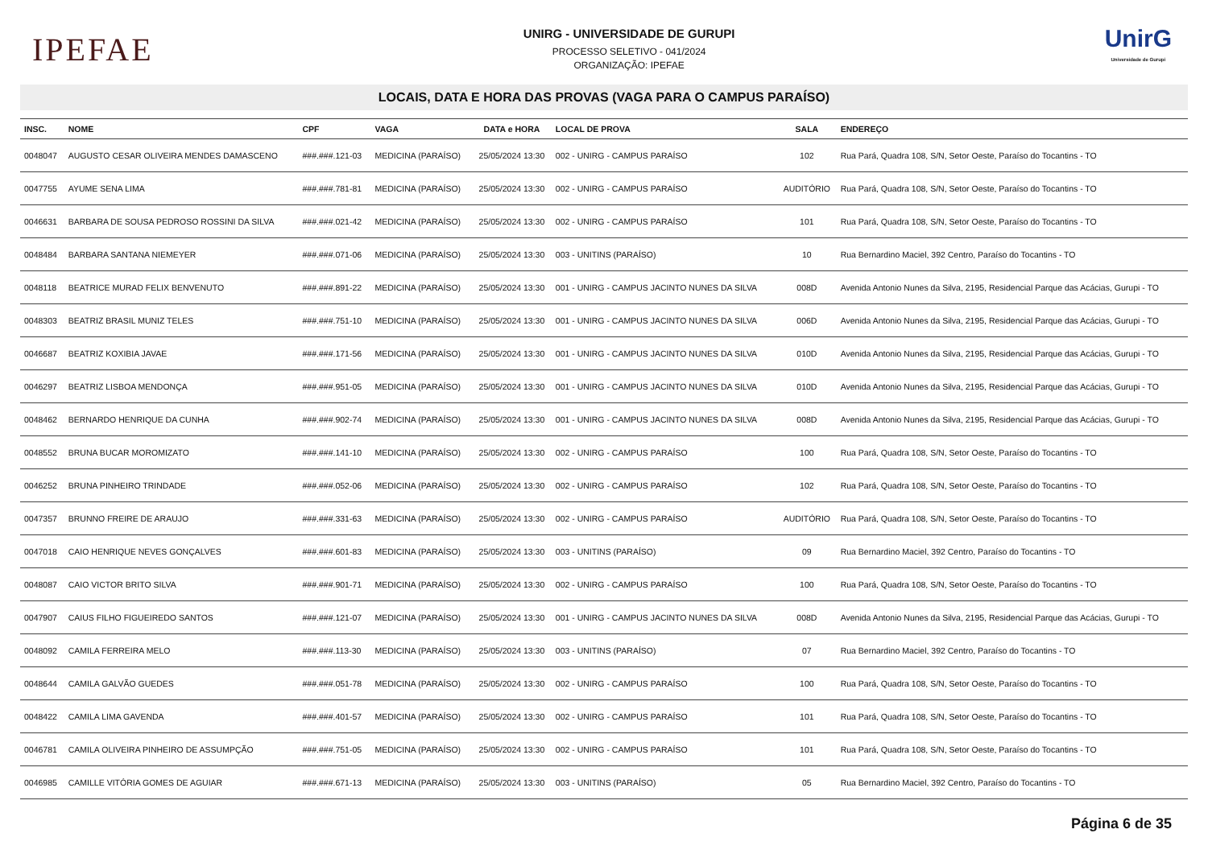IPEFAE
UNIRG - UNIVERSIDADE DE GURUPI
PROCESSO SELETIVO - 041/2024
ORGANIZAÇÃO: IPEFAE
UnirG
Universidade de Gurupi
LOCAIS, DATA E HORA DAS PROVAS (VAGA PARA O CAMPUS PARAÍSO)
| INSC. | NOME | CPF | VAGA | DATA e HORA | LOCAL DE PROVA | SALA | ENDEREÇO |
| --- | --- | --- | --- | --- | --- | --- | --- |
| 0048047 | AUGUSTO CESAR OLIVEIRA MENDES DAMASCENO | ###.###.121-03 | MEDICINA (PARAÍSO) | 25/05/2024 13:30 | 002 - UNIRG - CAMPUS PARAÍSO | 102 | Rua Pará, Quadra 108, S/N, Setor Oeste, Paraíso do Tocantins - TO |
| 0047755 | AYUME SENA LIMA | ###.###.781-81 | MEDICINA (PARAÍSO) | 25/05/2024 13:30 | 002 - UNIRG - CAMPUS PARAÍSO | AUDITÓRIO | Rua Pará, Quadra 108, S/N, Setor Oeste, Paraíso do Tocantins - TO |
| 0046631 | BARBARA DE SOUSA PEDROSO ROSSINI DA SILVA | ###.###.021-42 | MEDICINA (PARAÍSO) | 25/05/2024 13:30 | 002 - UNIRG - CAMPUS PARAÍSO | 101 | Rua Pará, Quadra 108, S/N, Setor Oeste, Paraíso do Tocantins - TO |
| 0048484 | BARBARA SANTANA NIEMEYER | ###.###.071-06 | MEDICINA (PARAÍSO) | 25/05/2024 13:30 | 003 - UNITINS (PARAÍSO) | 10 | Rua Bernardino Maciel, 392 Centro, Paraíso do Tocantins - TO |
| 0048118 | BEATRICE MURAD FELIX BENVENUTO | ###.###.891-22 | MEDICINA (PARAÍSO) | 25/05/2024 13:30 | 001 - UNIRG - CAMPUS JACINTO NUNES DA SILVA | 008D | Avenida Antonio Nunes da Silva, 2195, Residencial Parque das Acácias, Gurupi - TO |
| 0048303 | BEATRIZ BRASIL MUNIZ TELES | ###.###.751-10 | MEDICINA (PARAÍSO) | 25/05/2024 13:30 | 001 - UNIRG - CAMPUS JACINTO NUNES DA SILVA | 006D | Avenida Antonio Nunes da Silva, 2195, Residencial Parque das Acácias, Gurupi - TO |
| 0046687 | BEATRIZ KOXIBIA JAVAE | ###.###.171-56 | MEDICINA (PARAÍSO) | 25/05/2024 13:30 | 001 - UNIRG - CAMPUS JACINTO NUNES DA SILVA | 010D | Avenida Antonio Nunes da Silva, 2195, Residencial Parque das Acácias, Gurupi - TO |
| 0046297 | BEATRIZ LISBOA MENDONÇA | ###.###.951-05 | MEDICINA (PARAÍSO) | 25/05/2024 13:30 | 001 - UNIRG - CAMPUS JACINTO NUNES DA SILVA | 010D | Avenida Antonio Nunes da Silva, 2195, Residencial Parque das Acácias, Gurupi - TO |
| 0048462 | BERNARDO HENRIQUE DA CUNHA | ###.###.902-74 | MEDICINA (PARAÍSO) | 25/05/2024 13:30 | 001 - UNIRG - CAMPUS JACINTO NUNES DA SILVA | 008D | Avenida Antonio Nunes da Silva, 2195, Residencial Parque das Acácias, Gurupi - TO |
| 0048552 | BRUNA BUCAR MOROMIZATO | ###.###.141-10 | MEDICINA (PARAÍSO) | 25/05/2024 13:30 | 002 - UNIRG - CAMPUS PARAÍSO | 100 | Rua Pará, Quadra 108, S/N, Setor Oeste, Paraíso do Tocantins - TO |
| 0046252 | BRUNA PINHEIRO TRINDADE | ###.###.052-06 | MEDICINA (PARAÍSO) | 25/05/2024 13:30 | 002 - UNIRG - CAMPUS PARAÍSO | 102 | Rua Pará, Quadra 108, S/N, Setor Oeste, Paraíso do Tocantins - TO |
| 0047357 | BRUNNO FREIRE DE ARAUJO | ###.###.331-63 | MEDICINA (PARAÍSO) | 25/05/2024 13:30 | 002 - UNIRG - CAMPUS PARAÍSO | AUDITÓRIO | Rua Pará, Quadra 108, S/N, Setor Oeste, Paraíso do Tocantins - TO |
| 0047018 | CAIO HENRIQUE NEVES GONÇALVES | ###.###.601-83 | MEDICINA (PARAÍSO) | 25/05/2024 13:30 | 003 - UNITINS (PARAÍSO) | 09 | Rua Bernardino Maciel, 392 Centro, Paraíso do Tocantins - TO |
| 0048087 | CAIO VICTOR BRITO SILVA | ###.###.901-71 | MEDICINA (PARAÍSO) | 25/05/2024 13:30 | 002 - UNIRG - CAMPUS PARAÍSO | 100 | Rua Pará, Quadra 108, S/N, Setor Oeste, Paraíso do Tocantins - TO |
| 0047907 | CAIUS FILHO FIGUEIREDO SANTOS | ###.###.121-07 | MEDICINA (PARAÍSO) | 25/05/2024 13:30 | 001 - UNIRG - CAMPUS JACINTO NUNES DA SILVA | 008D | Avenida Antonio Nunes da Silva, 2195, Residencial Parque das Acácias, Gurupi - TO |
| 0048092 | CAMILA FERREIRA MELO | ###.###.113-30 | MEDICINA (PARAÍSO) | 25/05/2024 13:30 | 003 - UNITINS (PARAÍSO) | 07 | Rua Bernardino Maciel, 392 Centro, Paraíso do Tocantins - TO |
| 0048644 | CAMILA GALVÃO GUEDES | ###.###.051-78 | MEDICINA (PARAÍSO) | 25/05/2024 13:30 | 002 - UNIRG - CAMPUS PARAÍSO | 100 | Rua Pará, Quadra 108, S/N, Setor Oeste, Paraíso do Tocantins - TO |
| 0048422 | CAMILA LIMA GAVENDA | ###.###.401-57 | MEDICINA (PARAÍSO) | 25/05/2024 13:30 | 002 - UNIRG - CAMPUS PARAÍSO | 101 | Rua Pará, Quadra 108, S/N, Setor Oeste, Paraíso do Tocantins - TO |
| 0046781 | CAMILA OLIVEIRA PINHEIRO DE ASSUMPÇÃO | ###.###.751-05 | MEDICINA (PARAÍSO) | 25/05/2024 13:30 | 002 - UNIRG - CAMPUS PARAÍSO | 101 | Rua Pará, Quadra 108, S/N, Setor Oeste, Paraíso do Tocantins - TO |
| 0046985 | CAMILLE VITÓRIA GOMES DE AGUIAR | ###.###.671-13 | MEDICINA (PARAÍSO) | 25/05/2024 13:30 | 003 - UNITINS (PARAÍSO) | 05 | Rua Bernardino Maciel, 392 Centro, Paraíso do Tocantins - TO |
Página 6 de 35